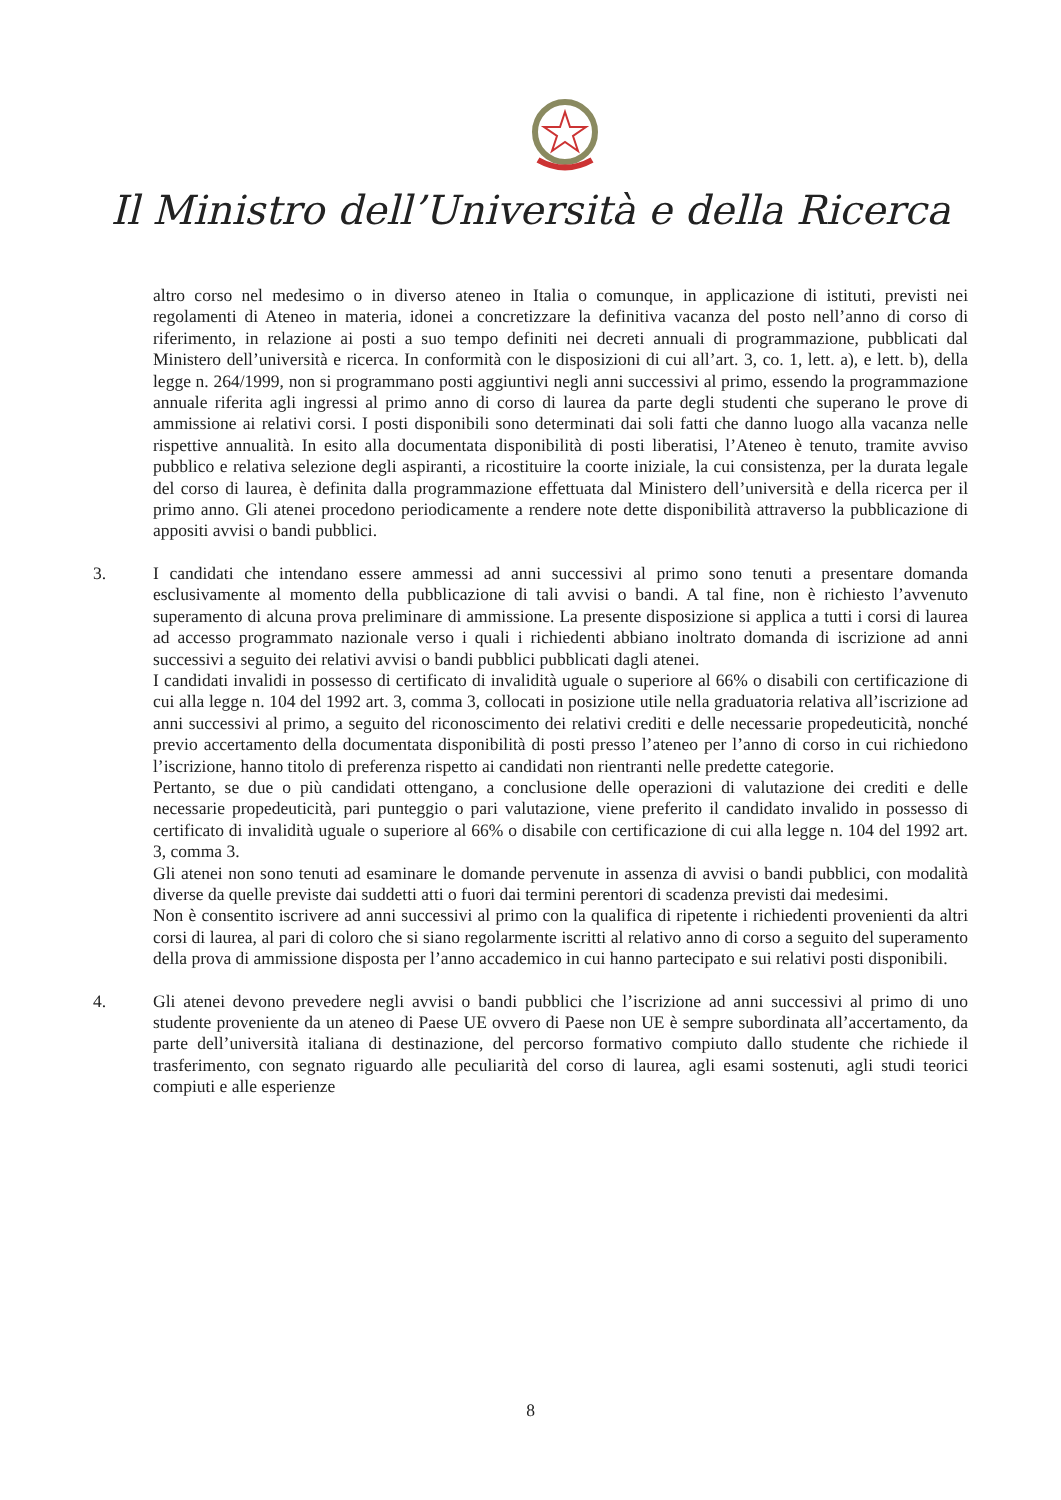Il Ministro dell’Università e della Ricerca
altro corso nel medesimo o in diverso ateneo in Italia o comunque, in applicazione di istituti, previsti nei regolamenti di Ateneo in materia, idonei a concretizzare la definitiva vacanza del posto nell’anno di corso di riferimento, in relazione ai posti a suo tempo definiti nei decreti annuali di programmazione, pubblicati dal Ministero dell’università e ricerca. In conformità con le disposizioni di cui all’art. 3, co. 1, lett. a), e lett. b), della legge n. 264/1999, non si programmano posti aggiuntivi negli anni successivi al primo, essendo la programmazione annuale riferita agli ingressi al primo anno di corso di laurea da parte degli studenti che superano le prove di ammissione ai relativi corsi. I posti disponibili sono determinati dai soli fatti che danno luogo alla vacanza nelle rispettive annualità. In esito alla documentata disponibilità di posti liberatisi, l’Ateneo è tenuto, tramite avviso pubblico e relativa selezione degli aspiranti, a ricostituire la coorte iniziale, la cui consistenza, per la durata legale del corso di laurea, è definita dalla programmazione effettuata dal Ministero dell’università e della ricerca per il primo anno. Gli atenei procedono periodicamente a rendere note dette disponibilità attraverso la pubblicazione di appositi avvisi o bandi pubblici.
3. I candidati che intendano essere ammessi ad anni successivi al primo sono tenuti a presentare domanda esclusivamente al momento della pubblicazione di tali avvisi o bandi. A tal fine, non è richiesto l’avvenuto superamento di alcuna prova preliminare di ammissione. La presente disposizione si applica a tutti i corsi di laurea ad accesso programmato nazionale verso i quali i richiedenti abbiano inoltrato domanda di iscrizione ad anni successivi a seguito dei relativi avvisi o bandi pubblici pubblicati dagli atenei.
I candidati invalidi in possesso di certificato di invalidità uguale o superiore al 66% o disabili con certificazione di cui alla legge n. 104 del 1992 art. 3, comma 3, collocati in posizione utile nella graduatoria relativa all’iscrizione ad anni successivi al primo, a seguito del riconoscimento dei relativi crediti e delle necessarie propedeuticità, nonché previo accertamento della documentata disponibilità di posti presso l’ateneo per l’anno di corso in cui richiedono l’iscrizione, hanno titolo di preferenza rispetto ai candidati non rientranti nelle predette categorie.
Pertanto, se due o più candidati ottengano, a conclusione delle operazioni di valutazione dei crediti e delle necessarie propedeuticità, pari punteggio o pari valutazione, viene preferito il candidato invalido in possesso di certificato di invalidità uguale o superiore al 66% o disabile con certificazione di cui alla legge n. 104 del 1992 art. 3, comma 3.
Gli atenei non sono tenuti ad esaminare le domande pervenute in assenza di avvisi o bandi pubblici, con modalità diverse da quelle previste dai suddetti atti o fuori dai termini perentori di scadenza previsti dai medesimi.
Non è consentito iscrivere ad anni successivi al primo con la qualifica di ripetente i richiedenti provenienti da altri corsi di laurea, al pari di coloro che si siano regolarmente iscritti al relativo anno di corso a seguito del superamento della prova di ammissione disposta per l’anno accademico in cui hanno partecipato e sui relativi posti disponibili.
4. Gli atenei devono prevedere negli avvisi o bandi pubblici che l’iscrizione ad anni successivi al primo di uno studente proveniente da un ateneo di Paese UE ovvero di Paese non UE è sempre subordinata all’accertamento, da parte dell’università italiana di destinazione, del percorso formativo compiuto dallo studente che richiede il trasferimento, con segnato riguardo alle peculiarità del corso di laurea, agli esami sostenuti, agli studi teorici compiuti e alle esperienze
8